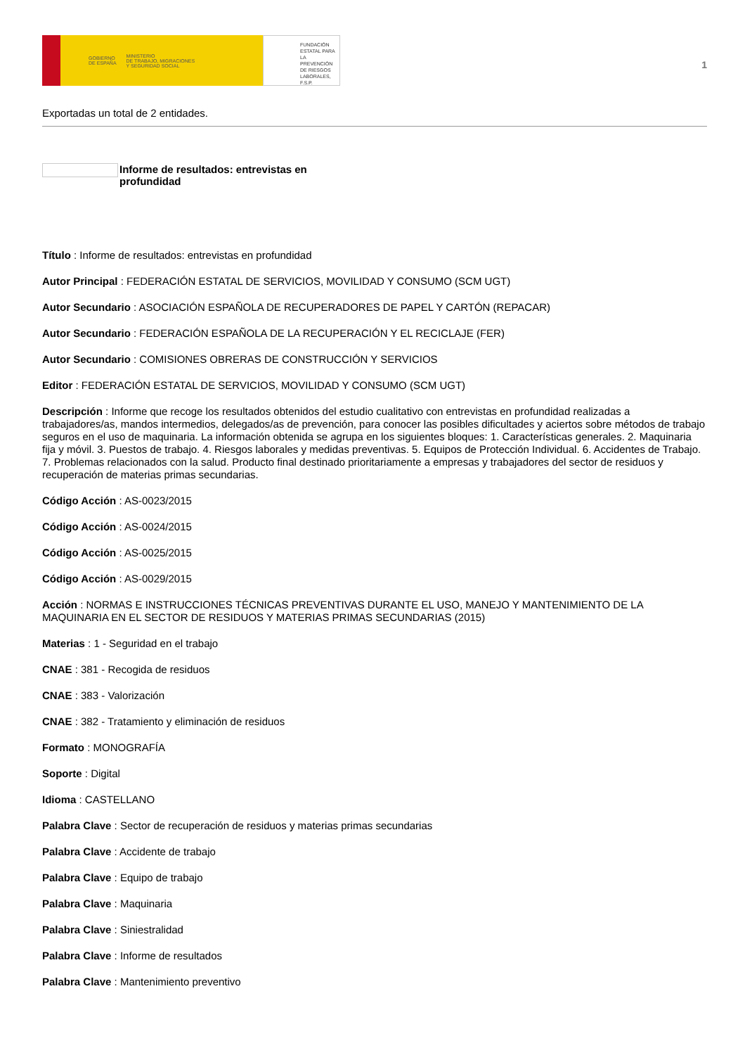GOBIERNO
DE ESPAÑA MINISTERIO
DE TRABAJO, MIGRACIONES
Y SEGURIDAD SOCIAL
FUNDACIÓN
ESTATAL PARA
LA PREVENCIÓN
DE RIESGOS
LABORALES, F.S.P.
1
Exportadas un total de 2 entidades.
Informe de resultados: entrevistas en
profundidad
Título : Informe de resultados: entrevistas en profundidad
Autor Principal : FEDERACIÓN ESTATAL DE SERVICIOS, MOVILIDAD Y CONSUMO (SCM UGT)
Autor Secundario : ASOCIACIÓN ESPAÑOLA DE RECUPERADORES DE PAPEL Y CARTÓN (REPACAR)
Autor Secundario : FEDERACIÓN ESPAÑOLA DE LA RECUPERACIÓN Y EL RECICLAJE (FER)
Autor Secundario : COMISIONES OBRERAS DE CONSTRUCCIÓN Y SERVICIOS
Editor : FEDERACIÓN ESTATAL DE SERVICIOS, MOVILIDAD Y CONSUMO (SCM UGT)
Descripción : Informe que recoge los resultados obtenidos del estudio cualitativo con entrevistas en profundidad realizadas a trabajadores/as, mandos intermedios, delegados/as de prevención, para conocer las posibles dificultades y aciertos sobre métodos de trabajo seguros en el uso de maquinaria. La información obtenida se agrupa en los siguientes bloques: 1. Características generales. 2. Maquinaria fija y móvil. 3. Puestos de trabajo. 4. Riesgos laborales y medidas preventivas. 5. Equipos de Protección Individual. 6. Accidentes de Trabajo. 7. Problemas relacionados con la salud. Producto final destinado prioritariamente a empresas y trabajadores del sector de residuos y recuperación de materias primas secundarias.
Código Acción : AS-0023/2015
Código Acción : AS-0024/2015
Código Acción : AS-0025/2015
Código Acción : AS-0029/2015
Acción : NORMAS E INSTRUCCIONES TÉCNICAS PREVENTIVAS DURANTE EL USO, MANEJO Y MANTENIMIENTO DE LA MAQUINARIA EN EL SECTOR DE RESIDUOS Y MATERIAS PRIMAS SECUNDARIAS (2015)
Materias : 1 - Seguridad en el trabajo
CNAE : 381 - Recogida de residuos
CNAE : 383 - Valorización
CNAE : 382 - Tratamiento y eliminación de residuos
Formato : MONOGRAFÍA
Soporte : Digital
Idioma : CASTELLANO
Palabra Clave : Sector de recuperación de residuos y materias primas secundarias
Palabra Clave : Accidente de trabajo
Palabra Clave : Equipo de trabajo
Palabra Clave : Maquinaria
Palabra Clave : Siniestralidad
Palabra Clave : Informe de resultados
Palabra Clave : Mantenimiento preventivo